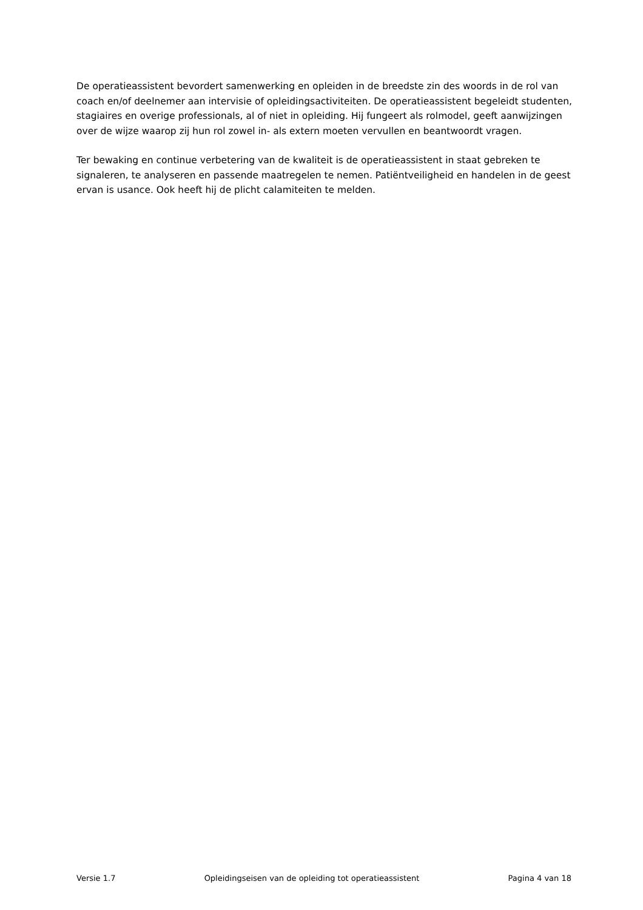De operatieassistent bevordert samenwerking en opleiden in de breedste zin des woords in de rol van coach en/of deelnemer aan intervisie of opleidingsactiviteiten. De operatieassistent begeleidt studenten, stagiaires en overige professionals, al of niet in opleiding. Hij fungeert als rolmodel, geeft aanwijzingen over de wijze waarop zij hun rol zowel in- als extern moeten vervullen en beantwoordt vragen.
Ter bewaking en continue verbetering van de kwaliteit is de operatieassistent in staat gebreken te signaleren, te analyseren en passende maatregelen te nemen. Patiëntveiligheid en handelen in de geest ervan is usance. Ook heeft hij de plicht calamiteiten te melden.
Versie 1.7 Opleidingseisen van de opleiding tot operatieassistent Pagina 4 van 18